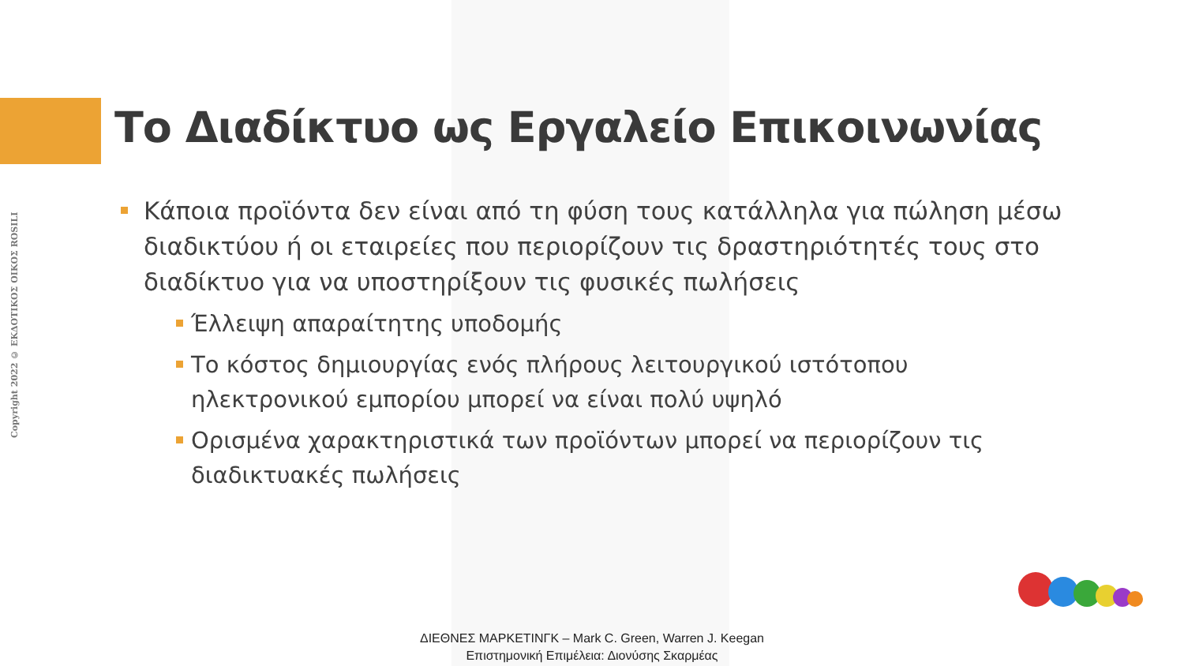Copyright 2022 © ΕΚΔΟΤΙΚΟΣ ΟΙΚΟΣ ROSILI
Το Διαδίκτυο ως Εργαλείο Επικοινωνίας
Κάποια προϊόντα δεν είναι από τη φύση τους κατάλληλα για πώληση μέσω διαδικτύου ή οι εταιρείες που περιορίζουν τις δραστηριότητές τους στο διαδίκτυο για να υποστηρίξουν τις φυσικές πωλήσεις
Έλλειψη απαραίτητης υποδομής
Το κόστος δημιουργίας ενός πλήρους λειτουργικού ιστότοπου ηλεκτρονικού εμπορίου μπορεί να είναι πολύ υψηλό
Ορισμένα χαρακτηριστικά των προϊόντων μπορεί να περιορίζουν τις διαδικτυακές πωλήσεις
ΔΙΕΘΝΕΣ ΜΑΡΚΕΤΙΝΓΚ – Mark C. Green, Warren J. Keegan
Επιστημονική Επιμέλεια: Διονύσης Σκαρμέας